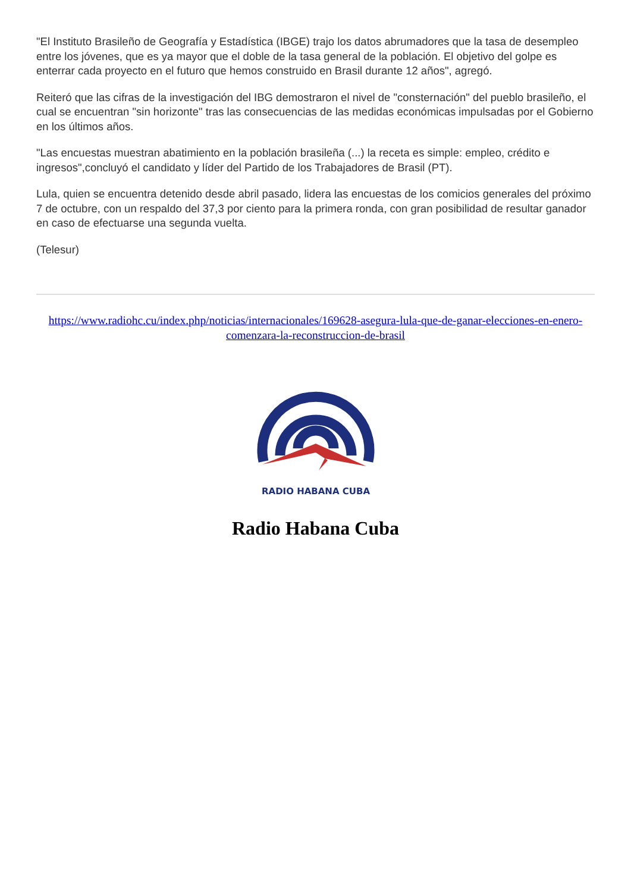"El Instituto Brasileño de Geografía y Estadística (IBGE) trajo los datos abrumadores que la tasa de desempleo entre los jóvenes, que es ya mayor que el doble de la tasa general de la población. El objetivo del golpe es enterrar cada proyecto en el futuro que hemos construido en Brasil durante 12 años", agregó.
Reiteró que las cifras de la investigación del IBG demostraron el nivel de "consternación" del pueblo brasileño, el cual se encuentran "sin horizonte" tras las consecuencias de las medidas económicas impulsadas por el Gobierno en los últimos años.
"Las encuestas muestran abatimiento en la población brasileña (...) la receta es simple: empleo, crédito e ingresos",concluyó el candidato y líder del Partido de los Trabajadores de Brasil (PT).
Lula, quien se encuentra detenido desde abril pasado, lidera las encuestas de los comicios generales del próximo 7 de octubre, con un respaldo del 37,3 por ciento para la primera ronda, con gran posibilidad de resultar ganador en caso de efectuarse una segunda vuelta.
(Telesur)
https://www.radiohc.cu/index.php/noticias/internacionales/169628-asegura-lula-que-de-ganar-elecciones-en-enero-comenzara-la-reconstruccion-de-brasil
RADIO HABANA CUBA
Radio Habana Cuba